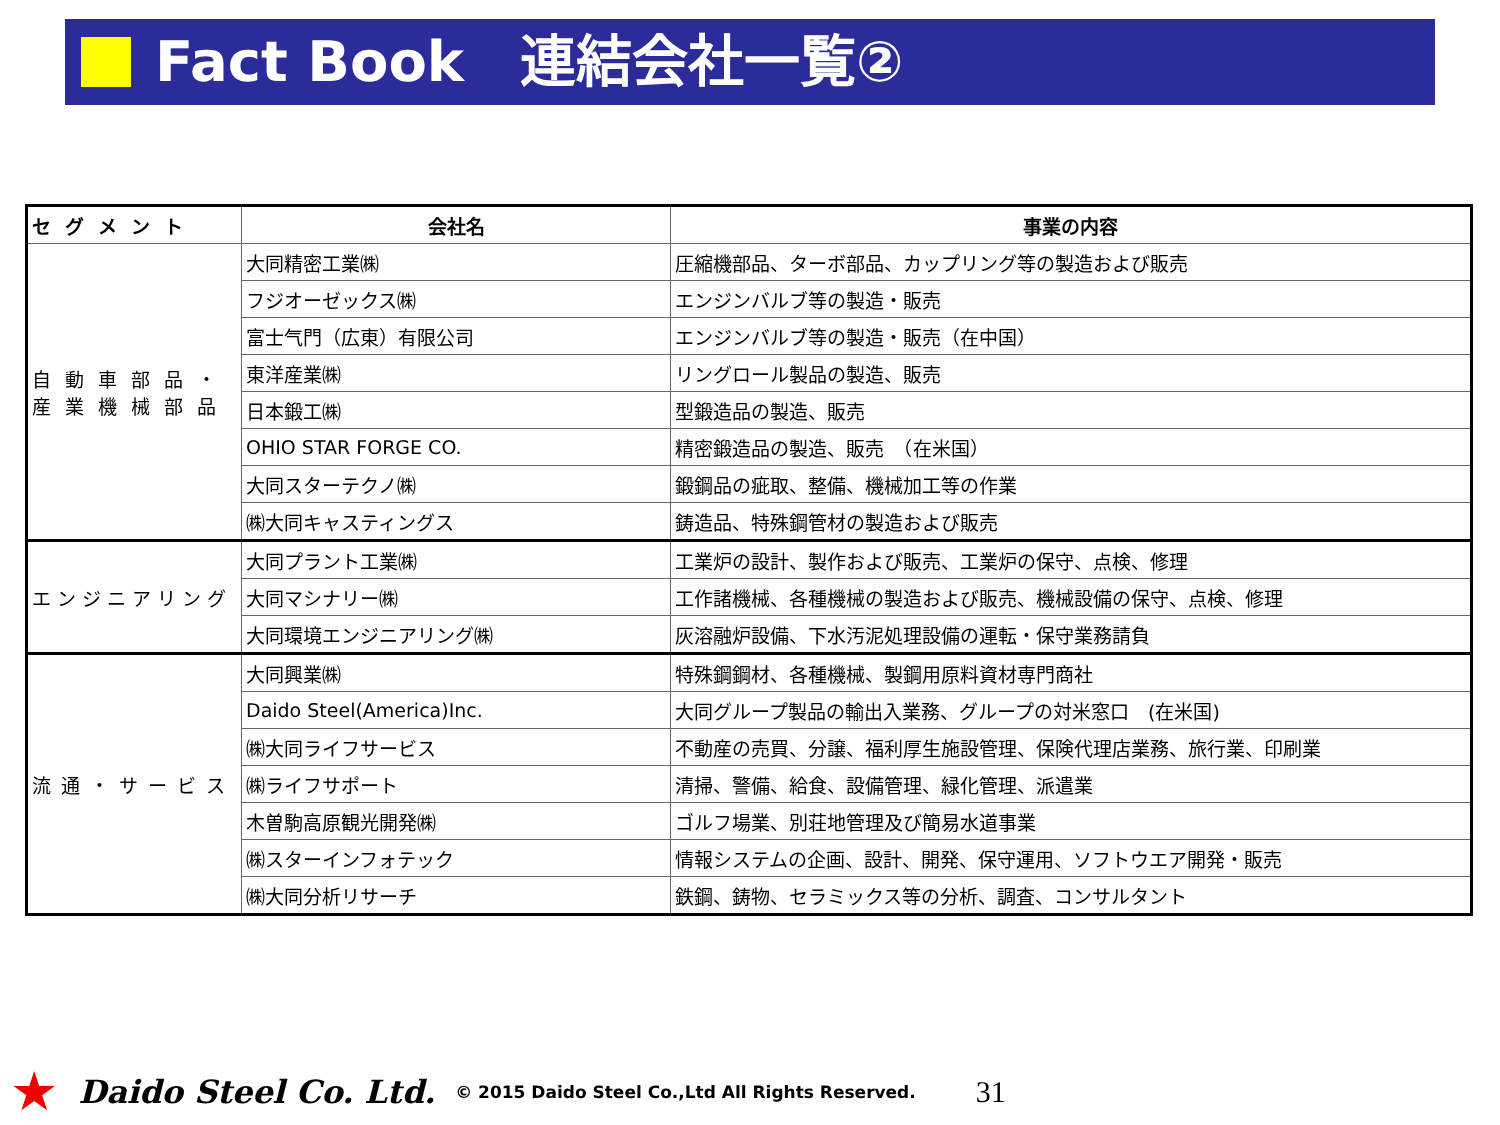Fact Book　連結会社一覧②
| セグメント | 会社名 | 事業の内容 |
| --- | --- | --- |
| 自動車部品・産業機械部品 | 大同精密工業㈱ | 圧縮機部品、ターボ部品、カップリング等の製造および販売 |
| | フジオーゼックス㈱ | エンジンバルブ等の製造・販売 |
| | 富士气門（広東）有限公司 | エンジンバルブ等の製造・販売（在中国） |
| | 東洋産業㈱ | リングロール製品の製造、販売 |
| | 日本鍛工㈱ | 型鍛造品の製造、販売 |
| | OHIO STAR FORGE CO. | 精密鍛造品の製造、販売 （在米国） |
| | 大同スターテクノ㈱ | 鍛鋼品の疵取、整備、機械加工等の作業 |
| | ㈱大同キャスティングス | 鋳造品、特殊鋼管材の製造および販売 |
| エンジニアリング | 大同プラント工業㈱ | 工業炉の設計、製作および販売、工業炉の保守、点検、修理 |
| | 大同マシナリー㈱ | 工作諸機械、各種機械の製造および販売、機械設備の保守、点検、修理 |
| | 大同環境エンジニアリング㈱ | 灰溶融炉設備、下水汚泥処理設備の運転・保守業務請負 |
| 流通・サービス | 大同興業㈱ | 特殊鋼鋼材、各種機械、製鋼用原料資材専門商社 |
| | Daido Steel(America)Inc. | 大同グループ製品の輸出入業務、グループの対米窓口 (在米国) |
| | ㈱大同ライフサービス | 不動産の売買、分譲、福利厚生施設管理、保険代理店業務、旅行業、印刷業 |
| | ㈱ライフサポート | 清掃、警備、給食、設備管理、緑化管理、派遣業 |
| | 木曽駒高原観光開発㈱ | ゴルフ場業、別荘地管理及び簡易水道事業 |
| | ㈱スターインフォテック | 情報システムの企画、設計、開発、保守運用、ソフトウエア開発・販売 |
| | ㈱大同分析リサーチ | 鉄鋼、鋳物、セラミックス等の分析、調査、コンサルタント |
★ Daido Steel Co. Ltd. © 2015 Daido Steel Co.,Ltd All Rights Reserved. 31